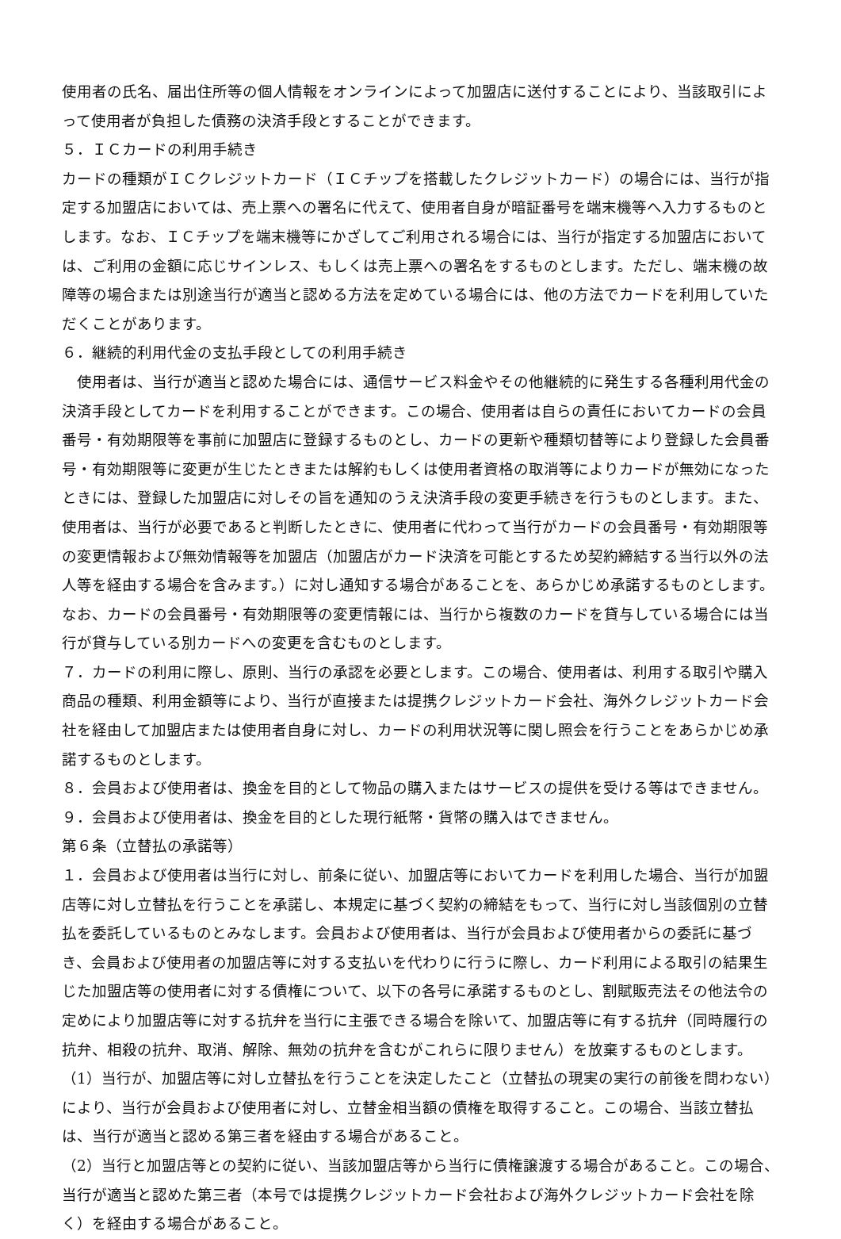使用者の氏名、届出住所等の個人情報をオンラインによって加盟店に送付することにより、当該取引によって使用者が負担した債務の決済手段とすることができます。
５．ＩＣカードの利用手続き
カードの種類がＩＣクレジットカード（ＩＣチップを搭載したクレジットカード）の場合には、当行が指定する加盟店においては、売上票への署名に代えて、使用者自身が暗証番号を端末機等へ入力するものとします。なお、ＩＣチップを端末機等にかざしてご利用される場合には、当行が指定する加盟店においては、ご利用の金額に応じサインレス、もしくは売上票への署名をするものとします。ただし、端末機の故障等の場合または別途当行が適当と認める方法を定めている場合には、他の方法でカードを利用していただくことがあります。
６．継続的利用代金の支払手段としての利用手続き
　使用者は、当行が適当と認めた場合には、通信サービス料金やその他継続的に発生する各種利用代金の決済手段としてカードを利用することができます。この場合、使用者は自らの責任においてカードの会員番号・有効期限等を事前に加盟店に登録するものとし、カードの更新や種類切替等により登録した会員番号・有効期限等に変更が生じたときまたは解約もしくは使用者資格の取消等によりカードが無効になったときには、登録した加盟店に対しその旨を通知のうえ決済手段の変更手続きを行うものとします。また、使用者は、当行が必要であると判断したときに、使用者に代わって当行がカードの会員番号・有効期限等の変更情報および無効情報等を加盟店（加盟店がカード決済を可能とするため契約締結する当行以外の法人等を経由する場合を含みます。）に対し通知する場合があることを、あらかじめ承諾するものとします。なお、カードの会員番号・有効期限等の変更情報には、当行から複数のカードを貸与している場合には当行が貸与している別カードへの変更を含むものとします。
７．カードの利用に際し、原則、当行の承認を必要とします。この場合、使用者は、利用する取引や購入商品の種類、利用金額等により、当行が直接または提携クレジットカード会社、海外クレジットカード会社を経由して加盟店または使用者自身に対し、カードの利用状況等に関し照会を行うことをあらかじめ承諾するものとします。
８．会員および使用者は、換金を目的として物品の購入またはサービスの提供を受ける等はできません。
９．会員および使用者は、換金を目的とした現行紙幣・貨幣の購入はできません。
第６条（立替払の承諾等）
１．会員および使用者は当行に対し、前条に従い、加盟店等においてカードを利用した場合、当行が加盟店等に対し立替払を行うことを承諾し、本規定に基づく契約の締結をもって、当行に対し当該個別の立替払を委託しているものとみなします。会員および使用者は、当行が会員および使用者からの委託に基づき、会員および使用者の加盟店等に対する支払いを代わりに行うに際し、カード利用による取引の結果生じた加盟店等の使用者に対する債権について、以下の各号に承諾するものとし、割賦販売法その他法令の定めにより加盟店等に対する抗弁を当行に主張できる場合を除いて、加盟店等に有する抗弁（同時履行の抗弁、相殺の抗弁、取消、解除、無効の抗弁を含むがこれらに限りません）を放棄するものとします。
（1）当行が、加盟店等に対し立替払を行うことを決定したこと（立替払の現実の実行の前後を問わない）により、当行が会員および使用者に対し、立替金相当額の債権を取得すること。この場合、当該立替払は、当行が適当と認める第三者を経由する場合があること。
（2）当行と加盟店等との契約に従い、当該加盟店等から当行に債権譲渡する場合があること。この場合、当行が適当と認めた第三者（本号では提携クレジットカード会社および海外クレジットカード会社を除く）を経由する場合があること。